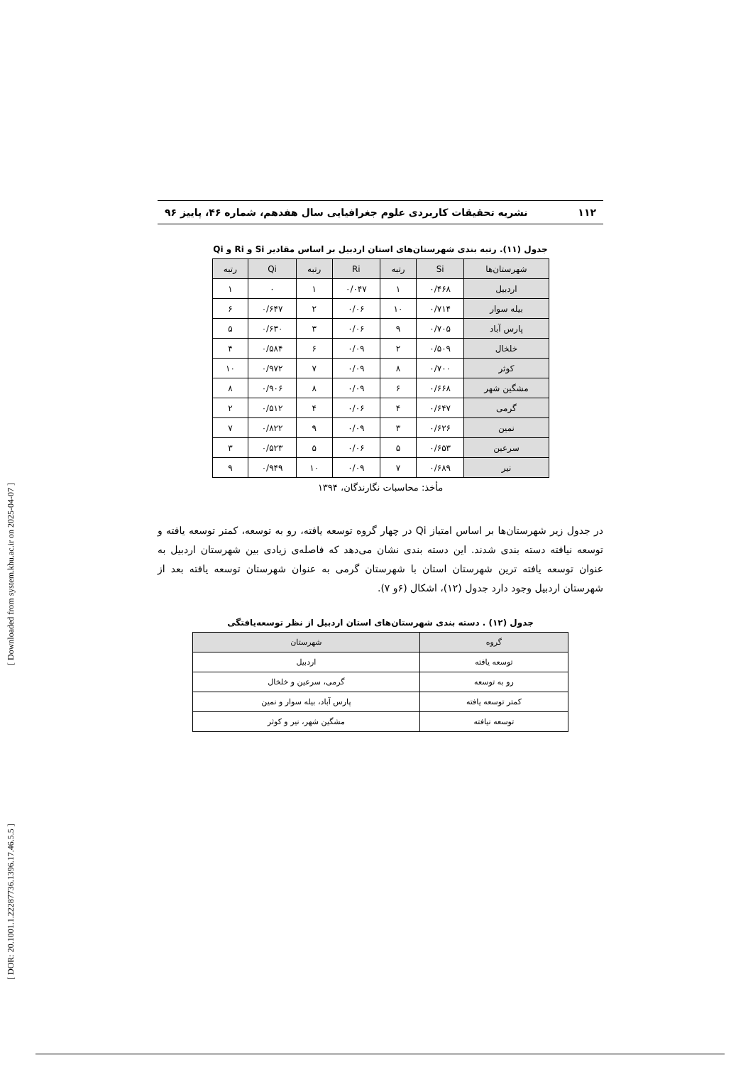[ DOR: 20.1001.1.22287736.1396.17.46.5.5 ] [ Downloaded from system.khu.ac.ir on 2025-04-07 ]
۱۱۲ نشریه تحقیقات کاربردی علوم جغرافیایی سال هفدهم، شماره ۴۶، پاییز ۹۶
جدول (۱۱). رتبه بندی شهرستان‌های استان اردبیل بر اساس مقادیر Si و Ri و Qi
| شهرستان‌ها | Si | رتبه | Ri | رتبه | Qi | رتبه |
| --- | --- | --- | --- | --- | --- | --- |
| اردبیل | ۰/۴۶۸ | ۱ | ۰/۰۴۷ | ۱ | ۰ | ۱ |
| بیله سوار | ۰/۷۱۴ | ۱۰ | ۰/۰۶ | ۲ | ۰/۶۴۷ | ۶ |
| پارس آباد | ۰/۷۰۵ | ۹ | ۰/۰۶ | ۳ | ۰/۶۳۰ | ۵ |
| خلخال | ۰/۵۰۹ | ۲ | ۰/۰۹ | ۶ | ۰/۵۸۴ | ۴ |
| کوثر | ۰/۷۰۰ | ۸ | ۰/۰۹ | ۷ | ۰/۹۷۲ | ۱۰ |
| مشگین شهر | ۰/۶۶۸ | ۶ | ۰/۰۹ | ۸ | ۰/۹۰۶ | ۸ |
| گرمی | ۰/۶۴۷ | ۴ | ۰/۰۶ | ۴ | ۰/۵۱۲ | ۲ |
| نمین | ۰/۶۲۶ | ۳ | ۰/۰۹ | ۹ | ۰/۸۲۲ | ۷ |
| سرعین | ۰/۶۵۳ | ۵ | ۰/۰۶ | ۵ | ۰/۵۲۳ | ۳ |
| نیر | ۰/۶۸۹ | ۷ | ۰/۰۹ | ۱۰ | ۰/۹۴۹ | ۹ |
مأخذ: محاسبات نگارندگان، ۱۳۹۴
در جدول زیر شهرستان‌ها بر اساس امتیاز Qi در چهار گروه توسعه یافته، رو به توسعه، کمتر توسعه یافته و توسعه نیافته دسته بندی شدند. این دسته بندی نشان می‌دهد که فاصله‌ی زیادی بین شهرستان اردبیل به عنوان توسعه یافته ترین شهرستان استان با شهرستان گرمی به عنوان شهرستان توسعه یافته بعد از شهرستان اردبیل وجود دارد جدول (۱۲)، اشکال (۶و ۷).
جدول (۱۲) . دسته بندی شهرستان‌های استان اردبیل از نظر توسعه‌یافتگی
| گروه | شهرستان |
| --- | --- |
| توسعه یافته | اردبیل |
| رو به توسعه | گرمی، سرعین و خلخال |
| کمتر توسعه یافته | پارس آباد، بیله سوار و نمین |
| توسعه نیافته | مشگین شهر، نیر و کوثر |